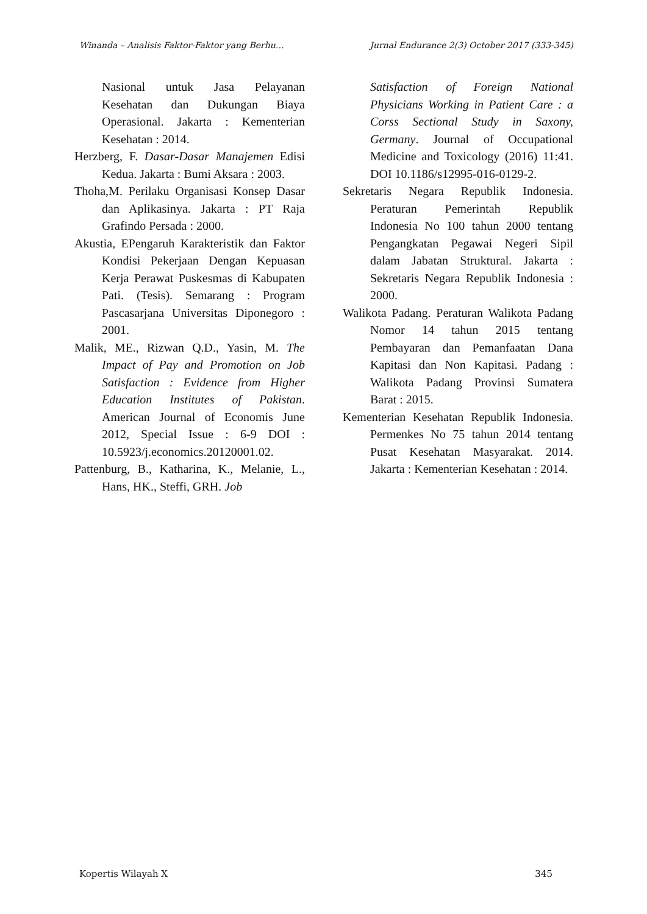Winanda – Analisis Faktor-Faktor yang Berhu… Jurnal Endurance 2(3) October 2017 (333-345)
Nasional untuk Jasa Pelayanan Kesehatan dan Dukungan Biaya Operasional. Jakarta : Kementerian Kesehatan : 2014.
Herzberg, F. Dasar-Dasar Manajemen Edisi Kedua. Jakarta : Bumi Aksara : 2003.
Thoha,M. Perilaku Organisasi Konsep Dasar dan Aplikasinya. Jakarta : PT Raja Grafindo Persada : 2000.
Akustia, EPengaruh Karakteristik dan Faktor Kondisi Pekerjaan Dengan Kepuasan Kerja Perawat Puskesmas di Kabupaten Pati. (Tesis). Semarang : Program Pascasarjana Universitas Diponegoro : 2001.
Malik, ME., Rizwan Q.D., Yasin, M. The Impact of Pay and Promotion on Job Satisfaction : Evidence from Higher Education Institutes of Pakistan. American Journal of Economis June 2012, Special Issue : 6-9 DOI : 10.5923/j.economics.20120001.02.
Pattenburg, B., Katharina, K., Melanie, L., Hans, HK., Steffi, GRH. Job
Satisfaction of Foreign National Physicians Working in Patient Care : a Corss Sectional Study in Saxony, Germany. Journal of Occupational Medicine and Toxicology (2016) 11:41. DOI 10.1186/s12995-016-0129-2.
Sekretaris Negara Republik Indonesia. Peraturan Pemerintah Republik Indonesia No 100 tahun 2000 tentang Pengangkatan Pegawai Negeri Sipil dalam Jabatan Struktural. Jakarta : Sekretaris Negara Republik Indonesia : 2000.
Walikota Padang. Peraturan Walikota Padang Nomor 14 tahun 2015 tentang Pembayaran dan Pemanfaatan Dana Kapitasi dan Non Kapitasi. Padang : Walikota Padang Provinsi Sumatera Barat : 2015.
Kementerian Kesehatan Republik Indonesia. Permenkes No 75 tahun 2014 tentang Pusat Kesehatan Masyarakat. 2014. Jakarta : Kementerian Kesehatan : 2014.
Kopertis Wilayah X 345